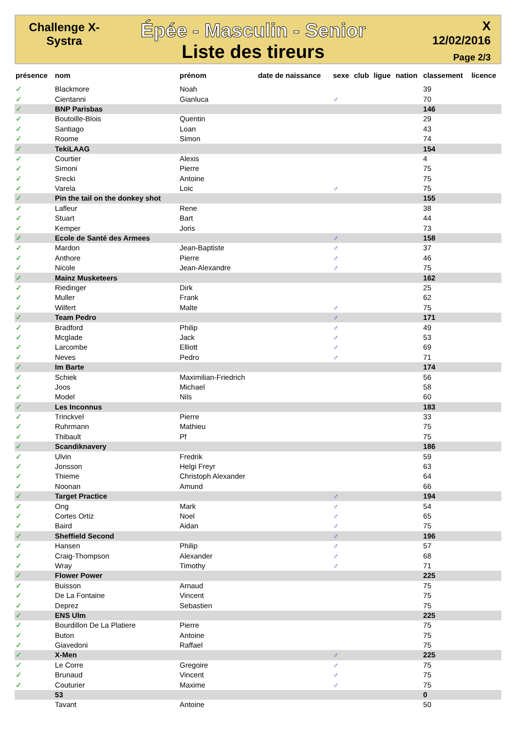Challenge X-Systra
Épée - Masculin - Senior
Liste des tireurs
X
12/02/2016
Page 2/3
| présence | nom | prénom | date de naissance | sexe | club | ligue | nation | classement | licence |
| --- | --- | --- | --- | --- | --- | --- | --- | --- | --- |
| ✓ | Blackmore | Noah | | | | | | 39 | |
| ✓ | Cientanni | Gianluca | | ♂ | | | | 70 | |
| ✓ | BNP Parisbas | | | | | | | 146 | |
| ✓ | Boutoille-Blois | Quentin | | | | | | 29 | |
| ✓ | Santiago | Loan | | | | | | 43 | |
| ✓ | Roome | Simon | | | | | | 74 | |
| ✓ | TekiLAAG | | | | | | | 154 | |
| ✓ | Courtier | Alexis | | | | | | 4 | |
| ✓ | Simoni | Pierre | | | | | | 75 | |
| ✓ | Srecki | Antoine | | | | | | 75 | |
| ✓ | Varela | Loic | | ♂ | | | | 75 | |
| ✓ | Pin the tail on the donkey shot | | | | | | | 155 | |
| ✓ | Lafleur | Rene | | | | | | 38 | |
| ✓ | Stuart | Bart | | | | | | 44 | |
| ✓ | Kemper | Joris | | | | | | 73 | |
| ✓ | Ecole de Santé des Armees | | | ♂ | | | | 158 | |
| ✓ | Mardon | Jean-Baptiste | | ♂ | | | | 37 | |
| ✓ | Anthore | Pierre | | ♂ | | | | 46 | |
| ✓ | Nicole | Jean-Alexandre | | ♂ | | | | 75 | |
| ✓ | Mainz Musketeers | | | | | | | 162 | |
| ✓ | Riedinger | Dirk | | | | | | 25 | |
| ✓ | Muller | Frank | | | | | | 62 | |
| ✓ | Wilfert | Malte | | ♂ | | | | 75 | |
| ✓ | Team Pedro | | | ♂ | | | | 171 | |
| ✓ | Bradford | Philip | | ♂ | | | | 49 | |
| ✓ | Mcglade | Jack | | ♂ | | | | 53 | |
| ✓ | Larcombe | Elliott | | ♂ | | | | 69 | |
| ✓ | Neves | Pedro | | ♂ | | | | 71 | |
| ✓ | Im Barte | | | | | | | 174 | |
| ✓ | Schiek | Maximilian-Friedrich | | | | | | 56 | |
| ✓ | Joos | Michael | | | | | | 58 | |
| ✓ | Model | Nils | | | | | | 60 | |
| ✓ | Les Inconnus | | | | | | | 183 | |
| ✓ | Trinckvel | Pierre | | | | | | 33 | |
| ✓ | Ruhrmann | Mathieu | | | | | | 75 | |
| ✓ | Thibault | Pf | | | | | | 75 | |
| ✓ | Scandiknavery | | | | | | | 186 | |
| ✓ | Ulvin | Fredrik | | | | | | 59 | |
| ✓ | Jonsson | Helgi Freyr | | | | | | 63 | |
| ✓ | Thieme | Christoph Alexander | | | | | | 64 | |
| ✓ | Noonan | Amund | | | | | | 66 | |
| ✓ | Target Practice | | | ♂ | | | | 194 | |
| ✓ | Ong | Mark | | ♂ | | | | 54 | |
| ✓ | Cortes Ortiz | Noel | | ♂ | | | | 65 | |
| ✓ | Baird | Aidan | | ♂ | | | | 75 | |
| ✓ | Sheffield Second | | | ♂ | | | | 196 | |
| ✓ | Hansen | Philip | | ♂ | | | | 57 | |
| ✓ | Craig-Thompson | Alexander | | ♂ | | | | 68 | |
| ✓ | Wray | Timothy | | ♂ | | | | 71 | |
| ✓ | Flower Power | | | | | | | 225 | |
| ✓ | Buisson | Arnaud | | | | | | 75 | |
| ✓ | De La Fontaine | Vincent | | | | | | 75 | |
| ✓ | Deprez | Sebastien | | | | | | 75 | |
| ✓ | ENS Ulm | | | | | | | 225 | |
| ✓ | Bourdillon De La Platiere | Pierre | | | | | | 75 | |
| ✓ | Buton | Antoine | | | | | | 75 | |
| ✓ | Giavedoni | Raffael | | | | | | 75 | |
| ✓ | X-Men | | | ♂ | | | | 225 | |
| ✓ | Le Corre | Gregoire | | ♂ | | | | 75 | |
| ✓ | Brunaud | Vincent | | ♂ | | | | 75 | |
| ✓ | Couturier | Maxime | | ♂ | | | | 75 | |
| | 53 | | | | | | | 0 | |
| | Tavant | Antoine | | | | | | 50 | |